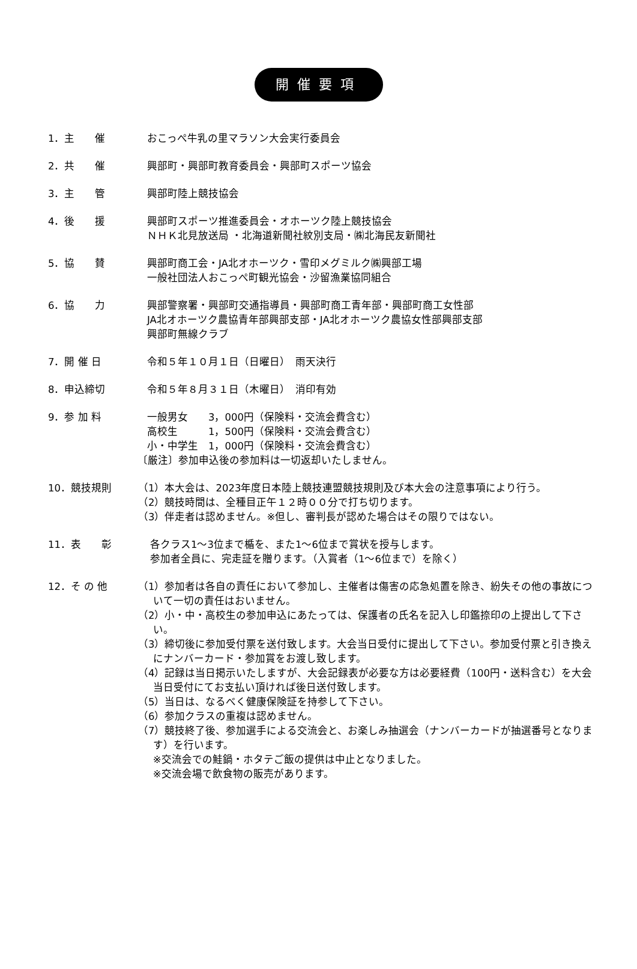開催要項
1．主　　催 おこっぺ牛乳の里マラソン大会実行委員会
2．共　　催 興部町・興部町教育委員会・興部町スポーツ協会
3．主　　管 興部町陸上競技協会
4．後　　援 興部町スポーツ推進委員会・オホーツク陸上競技協会
ＮＨＫ北見放送局 ・北海道新聞社紋別支局・㈱北海民友新聞社
5．協　　賛 興部町商工会・JA北オホーツク・雪印メグミルク㈱興部工場
一般社団法人おこっぺ町観光協会・沙留漁業協同組合
6．協　　力 興部警察署・興部町交通指導員・興部町商工青年部・興部町商工女性部
JA北オホーツク農協青年部興部支部・JA北オホーツク農協女性部興部支部
興部町無線クラブ
7．開 催 日 令和５年１０月１日（日曜日）　雨天決行
8．申込締切 令和５年８月３１日（木曜日）　消印有効
9．参 加 料 一般男女　　3，000円（保険料・交流会費含む）
高校生　　　1，500円（保険料・交流会費含む）
小・中学生　1，000円（保険料・交流会費含む）
〔厳注〕参加申込後の参加料は一切返却いたしません。
10．競技規則 （1）本大会は、2023年度日本陸上競技連盟競技規則及び本大会の注意事項により行う。
（2）競技時間は、全種目正午１２時００分で打ち切ります。
（3）伴走者は認めません。※但し、審判長が認めた場合はその限りではない。
11．表　　彰 各クラス1～3位まで楯を、また1～6位まで賞状を授与します。
参加者全員に、完走証を贈ります。（入賞者（1～6位まで）を除く）
12．そ の 他 （1）参加者は各自の責任において参加し、主催者は傷害の応急処置を除き、紛失その他の事故について一切の責任はおいません。
（2）小・中・高校生の参加申込にあたっては、保護者の氏名を記入し印鑑捺印の上提出して下さい。
（3）締切後に参加受付票を送付致します。大会当日受付に提出して下さい。参加受付票と引き換えにナンバーカード・参加賞をお渡し致します。
（4）記録は当日掲示いたしますが、大会記録表が必要な方は必要経費（100円・送料含む）を大会当日受付にてお支払い頂ければ後日送付致します。
（5）当日は、なるべく健康保険証を持参して下さい。
（6）参加クラスの重複は認めません。
（7）競技終了後、参加選手による交流会と、お楽しみ抽選会（ナンバーカードが抽選番号となります）を行います。
※交流会での鮭鍋・ホタテご飯の提供は中止となりました。
※交流会場で飲食物の販売があります。